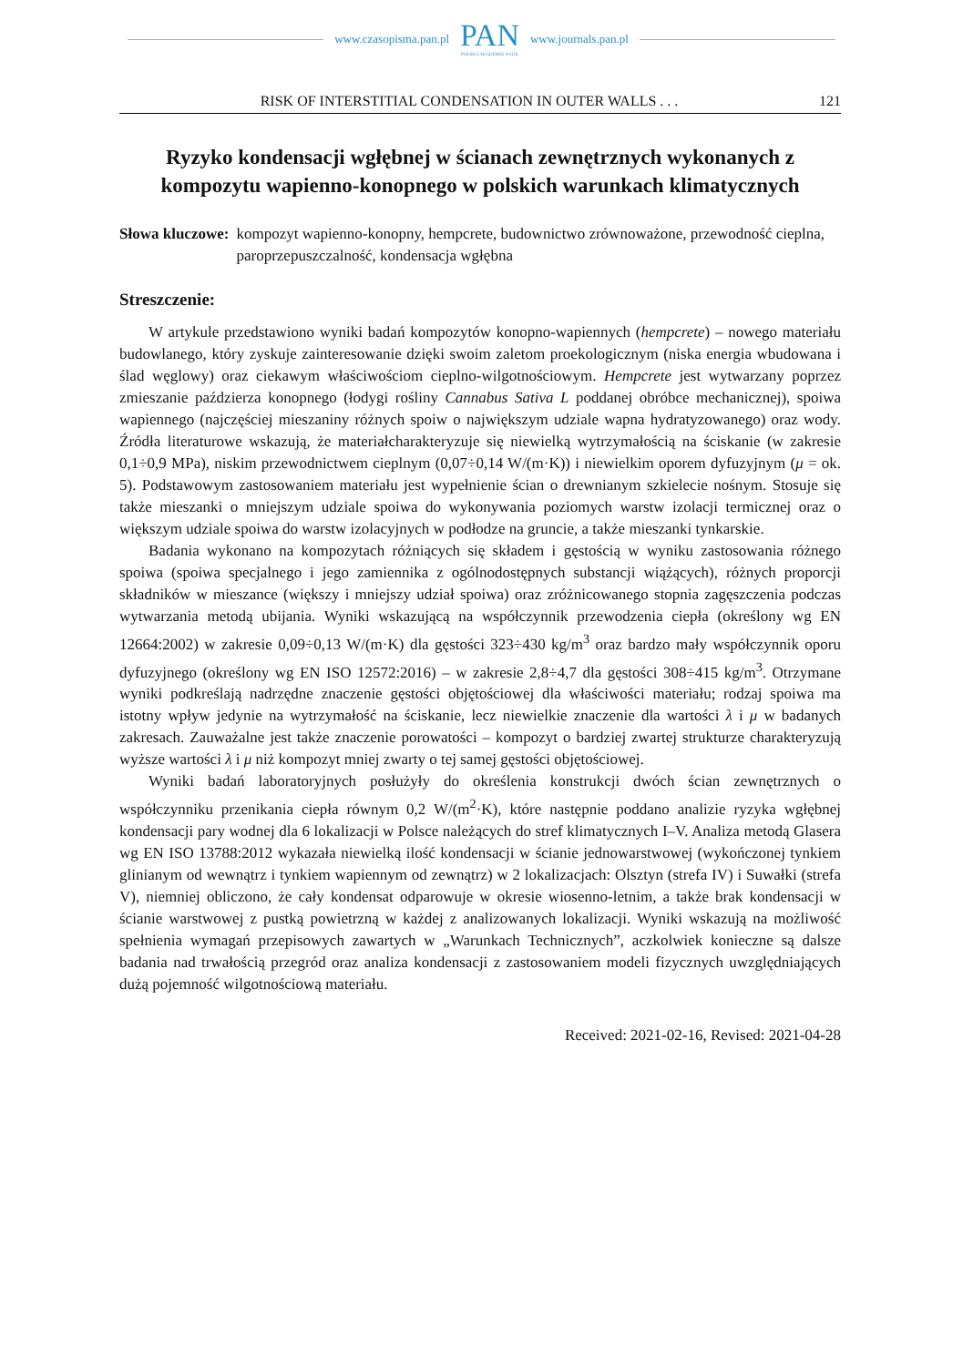www.czasopisma.pan.pl
PAN
POLSKA AKADEMIA NAUK
www.journals.pan.pl
RISK OF INTERSTITIAL CONDENSATION IN OUTER WALLS . . . 121
Ryzyko kondensacji wgłębnej w ścianach zewnętrznych wykonanych z kompozytu wapienno-konopnego w polskich warunkach klimatycznych
Słowa kluczowe: kompozyt wapienno-konopny, hempcrete, budownictwo zrównoważone, przewodność cieplna, paroprzepuszczalność, kondensacja wgłębna
Streszczenie:
W artykule przedstawiono wyniki badań kompozytów konopno-wapiennych (hempcrete) – nowego materiału budowlanego, który zyskuje zainteresowanie dzięki swoim zaletom proekologicznym (niska energia wbudowana i ślad węglowy) oraz ciekawym właściwościom cieplno-wilgotnościowym. Hempcrete jest wytwarzany poprzez zmieszanie paździerza konopnego (łodygi rośliny Cannabus Sativa L poddanej obróbce mechanicznej), spoiwa wapiennego (najczęściej mieszaniny różnych spoiw o największym udziale wapna hydratyzowanego) oraz wody. Źródła literaturowe wskazują, że materiałcharakteryzuje się niewielką wytrzymałością na ściskanie (w zakresie 0,1÷0,9 MPa), niskim przewodnictwem cieplnym (0,07÷0,14 W/(m·K)) i niewielkim oporem dyfuzyjnym (μ = ok. 5). Podstawowym zastosowaniem materiału jest wypełnienie ścian o drewnianym szkielecie nośnym. Stosuje się także mieszanki o mniejszym udziale spoiwa do wykonywania poziomych warstw izolacji termicznej oraz o większym udziale spoiwa do warstw izolacyjnych w podłodze na gruncie, a także mieszanki tynkarskie.
Badania wykonano na kompozytach różniących się składem i gęstością w wyniku zastosowania różnego spoiwa (spoiwa specjalnego i jego zamiennika z ogólnodostępnych substancji wiążących), różnych proporcji składników w mieszance (większy i mniejszy udział spoiwa) oraz zróżnicowanego stopnia zagęszczenia podczas wytwarzania metodą ubijania. Wyniki wskazującą na współczynnik przewodzenia ciepła (określony wg EN 12664:2002) w zakresie 0,09÷0,13 W/(m·K) dla gęstości 323÷430 kg/m<sup>3</sup> oraz bardzo mały współczynnik oporu dyfuzyjnego (określony wg EN ISO 12572:2016) – w zakresie 2,8÷4,7 dla gęstości 308÷415 kg/m<sup>3</sup>. Otrzymane wyniki podkreślają nadrzędne znaczenie gęstości objętościowej dla właściwości materiału; rodzaj spoiwa ma istotny wpływ jedynie na wytrzymałość na ściskanie, lecz niewielkie znaczenie dla wartości λ i μ w badanych zakresach. Zauważalne jest także znaczenie porowatości – kompozyt o bardziej zwartej strukturze charakteryzują wyższe wartości λ i μ niż kompozyt mniej zwarty o tej samej gęstości objętościowej.
Wyniki badań laboratoryjnych posłużyły do określenia konstrukcji dwóch ścian zewnętrznych o współczynniku przenikania ciepła równym 0,2 W/(m<sup>2</sup>·K), które następnie poddano analizie ryzyka wgłębnej kondensacji pary wodnej dla 6 lokalizacji w Polsce należących do stref klimatycznych I–V. Analiza metodą Glasera wg EN ISO 13788:2012 wykazała niewielką ilość kondensacji w ścianie jednowarstwowej (wykończonej tynkiem glinianym od wewnątrz i tynkiem wapiennym od zewnątrz) w 2 lokalizacjach: Olsztyn (strefa IV) i Suwałki (strefa V), niemniej obliczono, że cały kondensat odparowuje w okresie wiosenno-letnim, a także brak kondensacji w ścianie warstwowej z pustką powietrzną w każdej z analizowanych lokalizacji. Wyniki wskazują na możliwość spełnienia wymagań przepisowych zawartych w „Warunkach Technicznych”, aczkolwiek konieczne są dalsze badania nad trwałością przegród oraz analiza kondensacji z zastosowaniem modeli fizycznych uwzględniających dużą pojemność wilgotnościową materiału.
Received: 2021-02-16, Revised: 2021-04-28